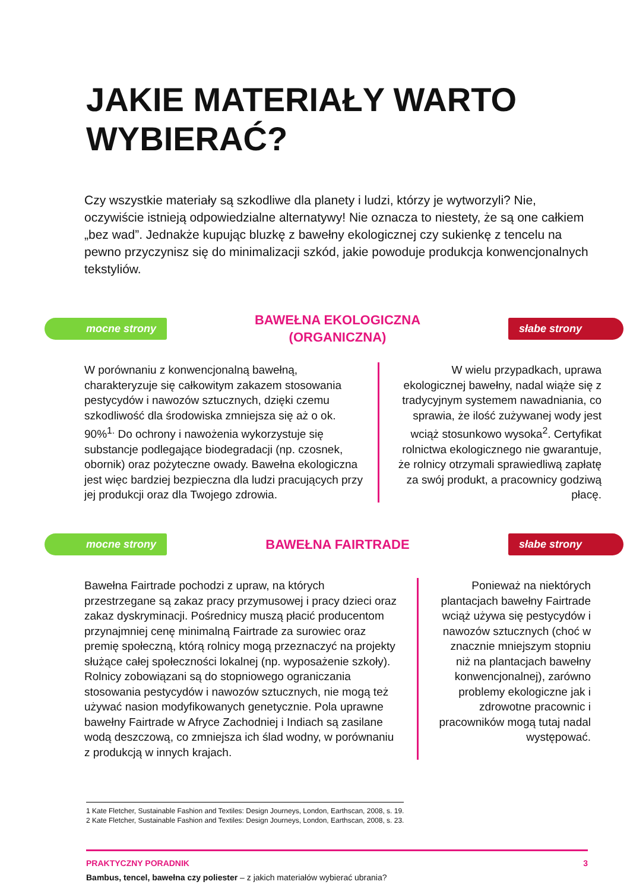JAKIE MATERIAŁY WARTO
WYBIERAĆ?
Czy wszystkie materiały są szkodliwe dla planety i ludzi, którzy je wytworzyli? Nie, oczywiście istnieją odpowiedzialne alternatywy! Nie oznacza to niestety, że są one całkiem „bez wad”. Jednakże kupując bluzkę z bawełny ekologicznej czy sukienkę z tencelu na pewno przyczynisz się do minimalizacji szkód, jakie powoduje produkcja konwencjonalnych tekstyliów.
mocne strony BAWEŁNA EKOLOGICZNA
(ORGANICZNA) słabe strony
W porównaniu z konwencjonalną bawełną, charakteryzuje się całkowitym zakazem stosowania pestycydów i nawozów sztucznych, dzięki czemu szkodliwość dla środowiska zmniejsza się aż o ok. 90%<sup>1.</sup> Do ochrony i nawożenia wykorzystuje się substancje podlegające biodegradacji (np. czosnek, obornik) oraz pożyteczne owady. Bawełna ekologiczna jest więc bardziej bezpieczna dla ludzi pracujących przy jej produkcji oraz dla Twojego zdrowia.
W wielu przypadkach, uprawa ekologicznej bawełny, nadal wiąże się z tradycyjnym systemem nawadniania, co sprawia, że ilość zużywanej wody jest wciąż stosunkowo wysoka<sup>2</sup>. Certyfikat rolnictwa ekologicznego nie gwarantuje, że rolnicy otrzymali sprawiedliwą zapłatę za swój produkt, a pracownicy godziwą płacę.
mocne strony BAWEŁNA FAIRTRADE słabe strony
Bawełna Fairtrade pochodzi z upraw, na których przestrzegane są zakaz pracy przymusowej i pracy dzieci oraz zakaz dyskryminacji. Pośrednicy muszą płacić producentom przynajmniej cenę minimalną Fairtrade za surowiec oraz premię społeczną, którą rolnicy mogą przeznaczyć na projekty służące całej społeczności lokalnej (np. wyposażenie szkoły). Rolnicy zobowiązani są do stopniowego ograniczania stosowania pestycydów i nawozów sztucznych, nie mogą też używać nasion modyfikowanych genetycznie. Pola uprawne bawełny Fairtrade w Afryce Zachodniej i Indiach są zasilane wodą deszczową, co zmniejsza ich ślad wodny, w porównaniu z produkcją w innych krajach.
Ponieważ na niektórych plantacjach bawełny Fairtrade wciąż używa się pestycydów i nawozów sztucznych (choć w znacznie mniejszym stopniu niż na plantacjach bawełny konwencjonalnej), zarówno problemy ekologiczne jak i zdrowotne pracownic i pracowników mogą tutaj nadal występować.
1 Kate Fletcher, Sustainable Fashion and Textiles: Design Journeys, London, Earthscan, 2008, s. 19.
2 Kate Fletcher, Sustainable Fashion and Textiles: Design Journeys, London, Earthscan, 2008, s. 23.
PRAKTYCZNY PORADNIK 3
Bambus, tencel, bawełna czy poliester – z jakich materiałów wybierać ubrania?